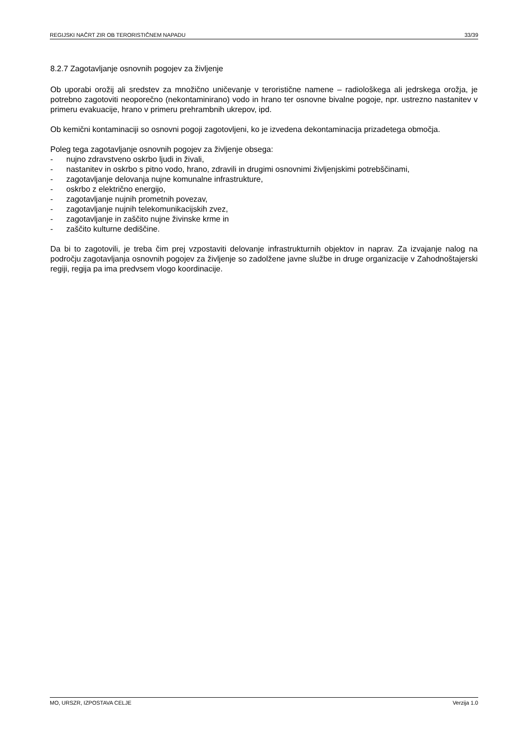REGIJSKI NAČRT ZIR OB TERORISTIČNEM NAPADU 33/39
8.2.7 Zagotavljanje osnovnih pogojev za življenje
Ob uporabi orožij ali sredstev za množično uničevanje v teroristične namene – radiološkega ali jedrskega orožja, je potrebno zagotoviti neoporečno (nekontaminirano) vodo in hrano ter osnovne bivalne pogoje, npr. ustrezno nastanitev v primeru evakuacije, hrano v primeru prehrambnih ukrepov, ipd.
Ob kemični kontaminaciji so osnovni pogoji zagotovljeni, ko je izvedena dekontaminacija prizadetega območja.
Poleg tega zagotavljanje osnovnih pogojev za življenje obsega:
- nujno zdravstveno oskrbo ljudi in živali,
- nastanitev in oskrbo s pitno vodo, hrano, zdravili in drugimi osnovnimi življenjskimi potrebščinami,
- zagotavljanje delovanja nujne komunalne infrastrukture,
- oskrbo z električno energijo,
- zagotavljanje nujnih prometnih povezav,
- zagotavljanje nujnih telekomunikacijskih zvez,
- zagotavljanje in zaščito nujne živinske krme in
- zaščito kulturne dediščine.
Da bi to zagotovili, je treba čim prej vzpostaviti delovanje infrastrukturnih objektov in naprav. Za izvajanje nalog na področju zagotavljanja osnovnih pogojev za življenje so zadolžene javne službe in druge organizacije v Zahodnoštajerski regiji, regija pa ima predvsem vlogo koordinacije.
MO, URSZR, IZPOSTAVA CELJE Verzija 1.0